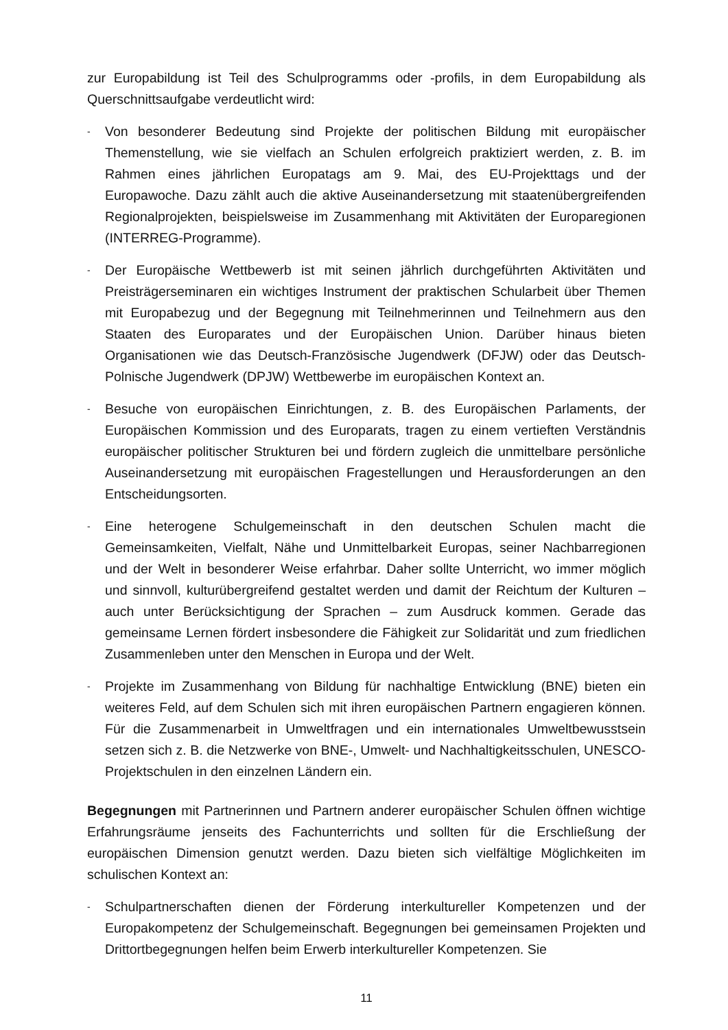zur Europabildung ist Teil des Schulprogramms oder -profils, in dem Europabildung als Querschnittsaufgabe verdeutlicht wird:
- Von besonderer Bedeutung sind Projekte der politischen Bildung mit europäischer Themenstellung, wie sie vielfach an Schulen erfolgreich praktiziert werden, z. B. im Rahmen eines jährlichen Europatags am 9. Mai, des EU-Projekttags und der Europawoche. Dazu zählt auch die aktive Auseinandersetzung mit staatenübergreifenden Regionalprojekten, beispielsweise im Zusammenhang mit Aktivitäten der Europaregionen (INTERREG-Programme).
- Der Europäische Wettbewerb ist mit seinen jährlich durchgeführten Aktivitäten und Preisträgerseminaren ein wichtiges Instrument der praktischen Schularbeit über Themen mit Europabezug und der Begegnung mit Teilnehmerinnen und Teilnehmern aus den Staaten des Europarates und der Europäischen Union. Darüber hinaus bieten Organisationen wie das Deutsch-Französische Jugendwerk (DFJW) oder das Deutsch-Polnische Jugendwerk (DPJW) Wettbewerbe im europäischen Kontext an.
- Besuche von europäischen Einrichtungen, z. B. des Europäischen Parlaments, der Europäischen Kommission und des Europarats, tragen zu einem vertieften Verständnis europäischer politischer Strukturen bei und fördern zugleich die unmittelbare persönliche Auseinandersetzung mit europäischen Fragestellungen und Herausforderungen an den Entscheidungsorten.
- Eine heterogene Schulgemeinschaft in den deutschen Schulen macht die Gemeinsamkeiten, Vielfalt, Nähe und Unmittelbarkeit Europas, seiner Nachbarregionen und der Welt in besonderer Weise erfahrbar. Daher sollte Unterricht, wo immer möglich und sinnvoll, kulturübergreifend gestaltet werden und damit der Reichtum der Kulturen – auch unter Berücksichtigung der Sprachen – zum Ausdruck kommen. Gerade das gemeinsame Lernen fördert insbesondere die Fähigkeit zur Solidarität und zum friedlichen Zusammenleben unter den Menschen in Europa und der Welt.
- Projekte im Zusammenhang von Bildung für nachhaltige Entwicklung (BNE) bieten ein weiteres Feld, auf dem Schulen sich mit ihren europäischen Partnern engagieren können. Für die Zusammenarbeit in Umweltfragen und ein internationales Umweltbewusstsein setzen sich z. B. die Netzwerke von BNE-, Umwelt- und Nachhaltigkeitsschulen, UNESCO-Projektschulen in den einzelnen Ländern ein.
Begegnungen mit Partnerinnen und Partnern anderer europäischer Schulen öffnen wichtige Erfahrungsräume jenseits des Fachunterrichts und sollten für die Erschließung der europäischen Dimension genutzt werden. Dazu bieten sich vielfältige Möglichkeiten im schulischen Kontext an:
- Schulpartnerschaften dienen der Förderung interkultureller Kompetenzen und der Europakompetenz der Schulgemeinschaft. Begegnungen bei gemeinsamen Projekten und Drittortbegegnungen helfen beim Erwerb interkultureller Kompetenzen. Sie
11